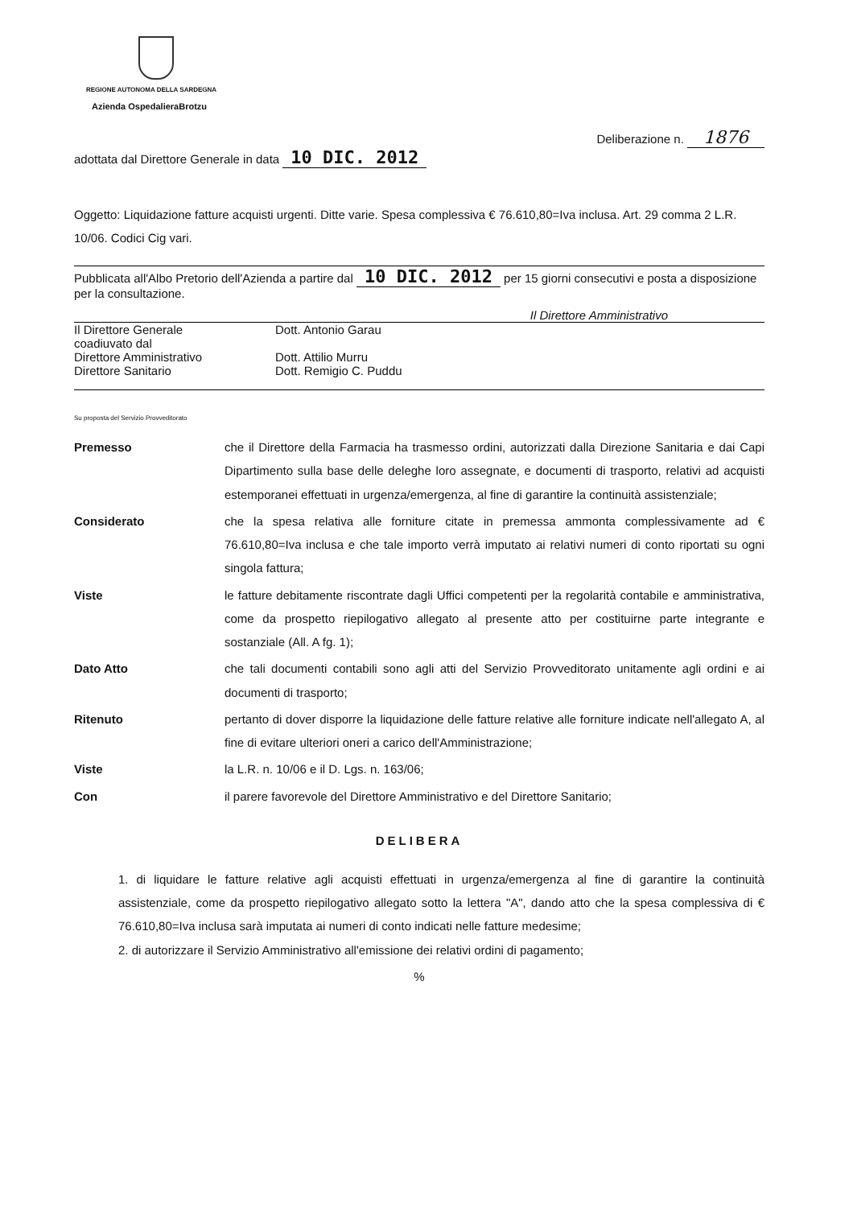REGIONE AUTONOMA DELLA SARDEGNA
Azienda OspedalieraBrotzu
Deliberazione n. 1876
adottata dal Direttore Generale in data 10 DIC. 2012
Oggetto: Liquidazione fatture acquisti urgenti. Ditte varie. Spesa complessiva € 76.610,80=Iva inclusa. Art. 29 comma 2 L.R. 10/06. Codici Cig vari.
Pubblicata all'Albo Pretorio dell'Azienda a partire dal 10 DIC. 2012 per 15 giorni consecutivi e posta a disposizione per la consultazione.
Il Direttore Amministrativo
| Il Direttore Generale coadiuvato dal | Dott. Antonio Garau |
| Direttore Amministrativo | Dott. Attilio Murru |
| Direttore Sanitario | Dott. Remigio C. Puddu |
Su proposta del Servizio Provveditorato
| Premesso | che il Direttore della Farmacia ha trasmesso ordini, autorizzati dalla Direzione Sanitaria e dai Capi Dipartimento sulla base delle deleghe loro assegnate, e documenti di trasporto, relativi ad acquisti estemporanei effettuati in urgenza/emergenza, al fine di garantire la continuità assistenziale; |
| Considerato | che la spesa relativa alle forniture citate in premessa ammonta complessivamente ad € 76.610,80=Iva inclusa e che tale importo verrà imputato ai relativi numeri di conto riportati su ogni singola fattura; |
| Viste | le fatture debitamente riscontrate dagli Uffici competenti per la regolarità contabile e amministrativa, come da prospetto riepilogativo allegato al presente atto per costituirne parte integrante e sostanziale (All. A fg. 1); |
| Dato Atto | che tali documenti contabili sono agli atti del Servizio Provveditorato unitamente agli ordini e ai documenti di trasporto; |
| Ritenuto | pertanto di dover disporre la liquidazione delle fatture relative alle forniture indicate nell'allegato A, al fine di evitare ulteriori oneri a carico dell'Amministrazione; |
| Viste | la L.R. n. 10/06 e il D. Lgs. n. 163/06; |
| Con | il parere favorevole del Direttore Amministrativo e del Direttore Sanitario; |
DELIBERA
1. di liquidare le fatture relative agli acquisti effettuati in urgenza/emergenza al fine di garantire la continuità assistenziale, come da prospetto riepilogativo allegato sotto la lettera "A", dando atto che la spesa complessiva di € 76.610,80=Iva inclusa sarà imputata ai numeri di conto indicati nelle fatture medesime;
2. di autorizzare il Servizio Amministrativo all'emissione dei relativi ordini di pagamento;
%